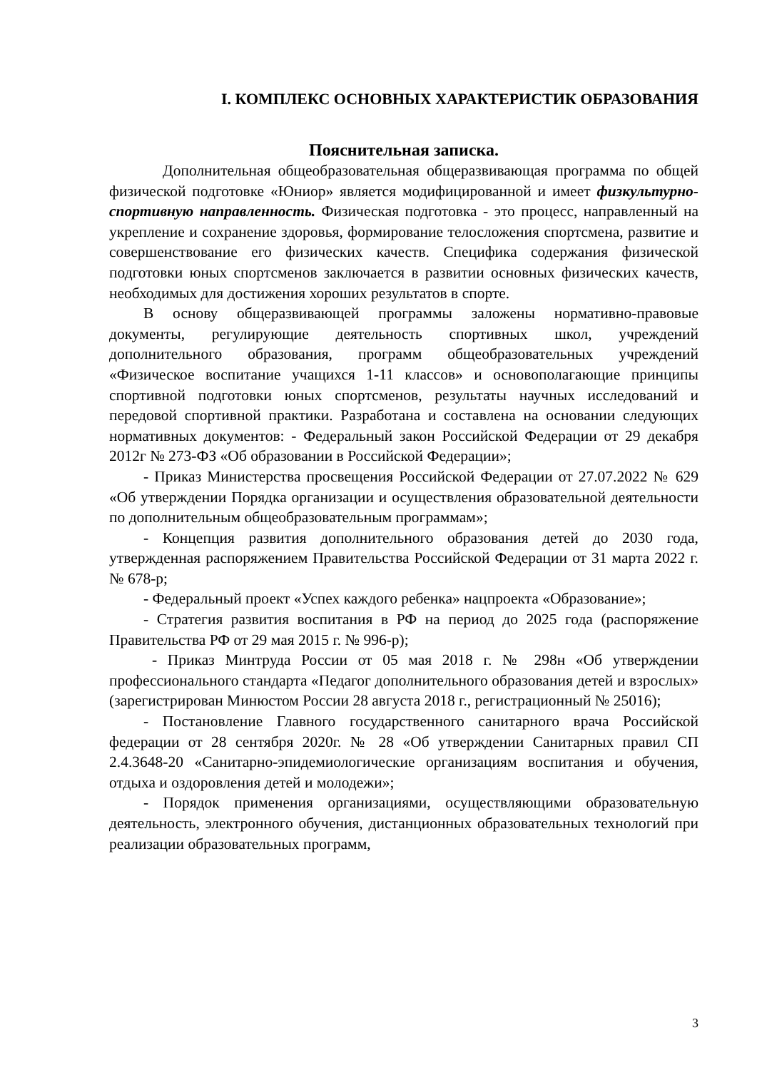I. КОМПЛЕКС ОСНОВНЫХ ХАРАКТЕРИСТИК ОБРАЗОВАНИЯ
Пояснительная записка.
Дополнительная общеобразовательная общеразвивающая программа по общей физической подготовке «Юниор» является модифицированной и имеет физкультурно-спортивную направленность. Физическая подготовка - это процесс, направленный на укрепление и сохранение здоровья, формирование телосложения спортсмена, развитие и совершенствование его физических качеств. Специфика содержания физической подготовки юных спортсменов заключается в развитии основных физических качеств, необходимых для достижения хороших результатов в спорте.
В основу общеразвивающей программы заложены нормативно-правовые документы, регулирующие деятельность спортивных школ, учреждений дополнительного образования, программ общеобразовательных учреждений «Физическое воспитание учащихся 1-11 классов» и основополагающие принципы спортивной подготовки юных спортсменов, результаты научных исследований и передовой спортивной практики. Разработана и составлена на основании следующих нормативных документов: - Федеральный закон Российской Федерации от 29 декабря 2012г № 273-ФЗ «Об образовании в Российской Федерации»;
- Приказ Министерства просвещения Российской Федерации от 27.07.2022 № 629 «Об утверждении Порядка организации и осуществления образовательной деятельности по дополнительным общеобразовательным программам»;
- Концепция развития дополнительного образования детей до 2030 года, утвержденная распоряжением Правительства Российской Федерации от 31 марта 2022 г. № 678-р;
- Федеральный проект «Успех каждого ребенка» нацпроекта «Образование»;
- Стратегия развития воспитания в РФ на период до 2025 года (распоряжение Правительства РФ от 29 мая 2015 г. № 996-р);
- Приказ Минтруда России от 05 мая 2018 г. № 298н «Об утверждении профессионального стандарта «Педагог дополнительного образования детей и взрослых» (зарегистрирован Минюстом России 28 августа 2018 г., регистрационный № 25016);
- Постановление Главного государственного санитарного врача Российской федерации от 28 сентября 2020г. № 28 «Об утверждении Санитарных правил СП 2.4.3648-20 «Санитарно-эпидемиологические организациям воспитания и обучения, отдыха и оздоровления детей и молодежи»;
- Порядок применения организациями, осуществляющими образовательную деятельность, электронного обучения, дистанционных образовательных технологий при реализации образовательных программ,
3